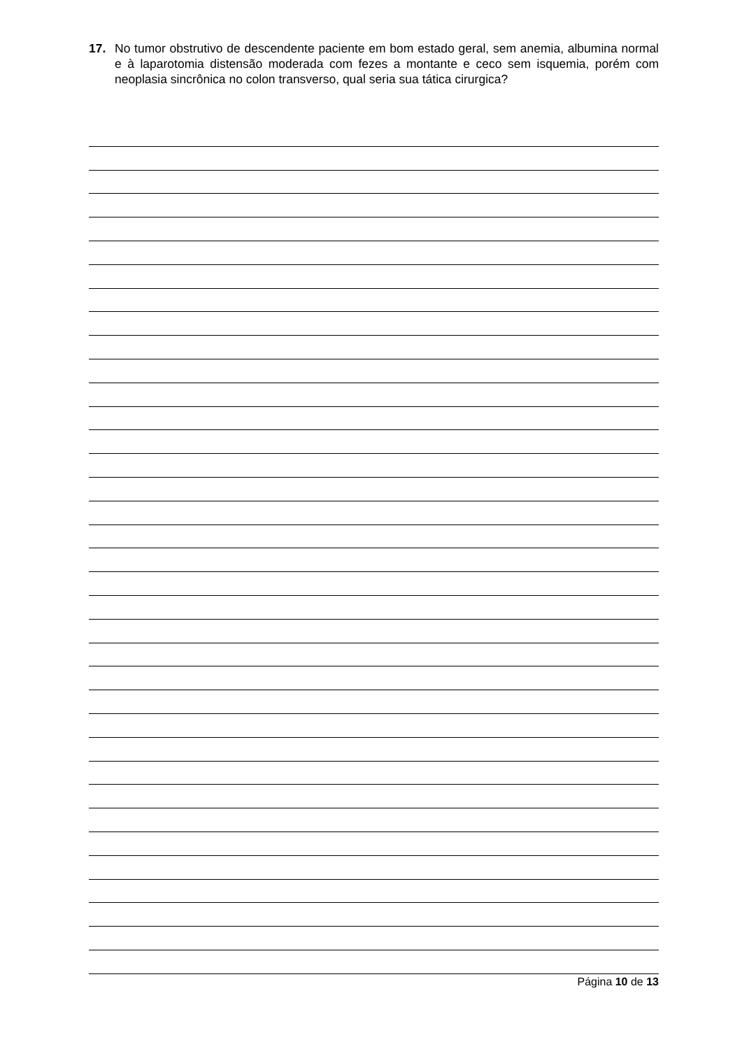17. No tumor obstrutivo de descendente paciente em bom estado geral, sem anemia, albumina normal e à laparotomia distensão moderada com fezes a montante e ceco sem isquemia, porém com neoplasia sincrônica no colon transverso, qual seria sua tática cirurgica?
Página 10 de 13